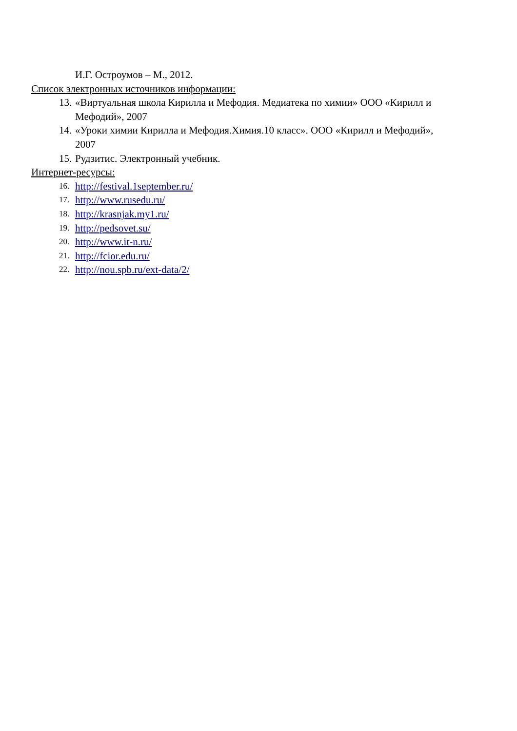И.Г. Остроумов – М., 2012.
Список электронных источников информации:
13. «Виртуальная школа Кирилла и Мефодия. Медиатека по химии» ООО «Кирилл и Мефодий», 2007
14. «Уроки химии Кирилла и Мефодия.Химия.10 класс». ООО «Кирилл и Мефодий», 2007
15. Рудзитис. Электронный учебник.
Интернет-ресурсы:
16. http://festival.1september.ru/
17. http://www.rusedu.ru/
18. http://krasnjak.my1.ru/
19. http://pedsovet.su/
20. http://www.it-n.ru/
21. http://fcior.edu.ru/
22. http://nou.spb.ru/ext-data/2/